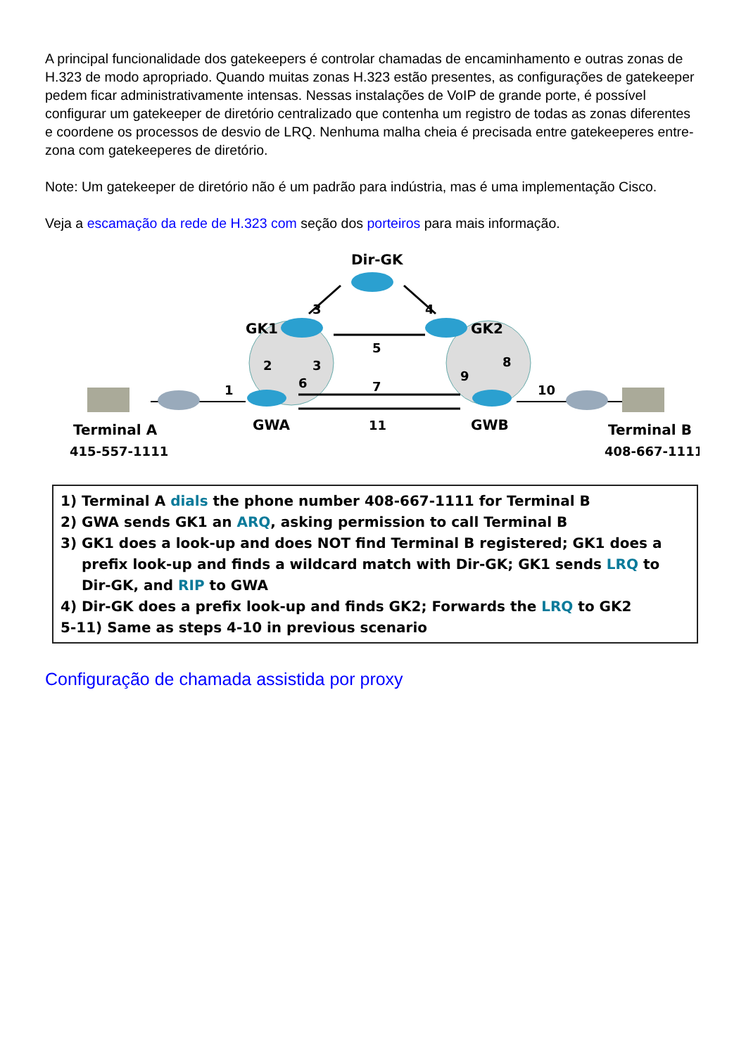A principal funcionalidade dos gatekeepers é controlar chamadas de encaminhamento e outras zonas de H.323 de modo apropriado. Quando muitas zonas H.323 estão presentes, as configurações de gatekeeper pedem ficar administrativamente intensas. Nessas instalações de VoIP de grande porte, é possível configurar um gatekeeper de diretório centralizado que contenha um registro de todas as zonas diferentes e coordene os processos de desvio de LRQ. Nenhuma malha cheia é precisada entre gatekeeperes entre-zona com gatekeeperes de diretório.
Note: Um gatekeeper de diretório não é um padrão para indústria, mas é uma implementação Cisco.
Veja a escamação da rede de H.323 com seção dos porteiros para mais informação.
Dir-GK
GK1
GK2
GWA
GWB
Terminal A
415-557-1111
Terminal B
408-667-1111
3
4
5
2
3
6
9
8
1
7
11
10
1) Terminal A dials the phone number 408-667-1111 for Terminal B
2) GWA sends GK1 an ARQ, asking permission to call Terminal B
3) GK1 does a look-up and does NOT find Terminal B registered; GK1 does a
prefix look-up and finds a wildcard match with Dir-GK; GK1 sends LRQ to Dir-GK, and RIP to GWA
4) Dir-GK does a prefix look-up and finds GK2; Forwards the LRQ to GK2
5-11) Same as steps 4-10 in previous scenario
Configuração de chamada assistida por proxy